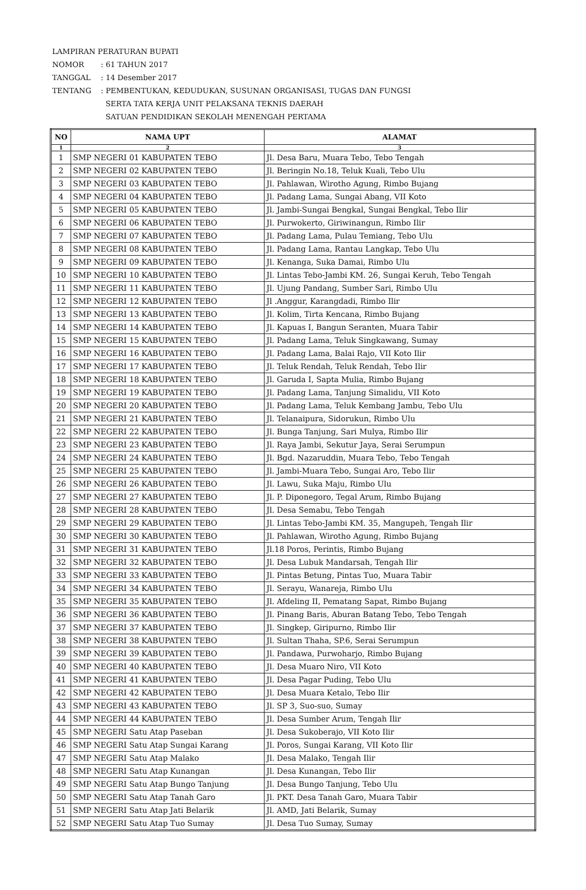LAMPIRAN PERATURAN BUPATI
NOMOR: 61 TAHUN 2017
TANGGAL: 14 Desember 2017
TENTANG: PEMBENTUKAN, KEDUDUKAN, SUSUNAN ORGANISASI, TUGAS DAN FUNGSI
SERTA TATA KERJA UNIT PELAKSANA TEKNIS DAERAH
SATUAN PENDIDIKAN SEKOLAH MENENGAH PERTAMA
| NO | NAMA UPT | ALAMAT |
| --- | --- | --- |
| 1 | 2 | 3 |
| 1 | SMP NEGERI 01 KABUPATEN TEBO | Jl. Desa Baru, Muara Tebo, Tebo Tengah |
| 2 | SMP NEGERI 02 KABUPATEN TEBO | Jl. Beringin No.18, Teluk Kuali, Tebo Ulu |
| 3 | SMP NEGERI 03 KABUPATEN TEBO | Jl. Pahlawan, Wirotho Agung, Rimbo Bujang |
| 4 | SMP NEGERI 04 KABUPATEN TEBO | Jl. Padang Lama, Sungai Abang, VII Koto |
| 5 | SMP NEGERI 05 KABUPATEN TEBO | Jl. Jambi-Sungai Bengkal, Sungai Bengkal, Tebo Ilir |
| 6 | SMP NEGERI 06 KABUPATEN TEBO | Jl. Purwokerto, Giriwinangun, Rimbo Ilir |
| 7 | SMP NEGERI 07 KABUPATEN TEBO | Jl. Padang Lama, Pulau Temiang, Tebo Ulu |
| 8 | SMP NEGERI 08 KABUPATEN TEBO | Jl. Padang Lama, Rantau Langkap, Tebo Ulu |
| 9 | SMP NEGERI 09 KABUPATEN TEBO | Jl. Kenanga, Suka Damai, Rimbo Ulu |
| 10 | SMP NEGERI 10 KABUPATEN TEBO | Jl. Lintas Tebo-Jambi KM. 26, Sungai Keruh, Tebo Tengah |
| 11 | SMP NEGERI 11 KABUPATEN TEBO | Jl. Ujung Pandang, Sumber Sari, Rimbo Ulu |
| 12 | SMP NEGERI 12 KABUPATEN TEBO | Jl .Anggur, Karangdadi, Rimbo Ilir |
| 13 | SMP NEGERI 13 KABUPATEN TEBO | Jl. Kolim, Tirta Kencana, Rimbo Bujang |
| 14 | SMP NEGERI 14 KABUPATEN TEBO | Jl. Kapuas I, Bangun Seranten, Muara Tabir |
| 15 | SMP NEGERI 15 KABUPATEN TEBO | Jl. Padang Lama, Teluk Singkawang, Sumay |
| 16 | SMP NEGERI 16 KABUPATEN TEBO | Jl. Padang Lama, Balai Rajo, VII Koto Ilir |
| 17 | SMP NEGERI 17 KABUPATEN TEBO | Jl. Teluk Rendah, Teluk Rendah, Tebo Ilir |
| 18 | SMP NEGERI 18 KABUPATEN TEBO | Jl. Garuda I, Sapta Mulia, Rimbo Bujang |
| 19 | SMP NEGERI 19 KABUPATEN TEBO | Jl. Padang Lama, Tanjung Simalidu, VII Koto |
| 20 | SMP NEGERI 20 KABUPATEN TEBO | Jl. Padang Lama, Teluk Kembang Jambu, Tebo Ulu |
| 21 | SMP NEGERI 21 KABUPATEN TEBO | Jl. Telanaipura, Sidorukun, Rimbo Ulu |
| 22 | SMP NEGERI 22 KABUPATEN TEBO | Jl. Bunga Tanjung, Sari Mulya, Rimbo Ilir |
| 23 | SMP NEGERI 23 KABUPATEN TEBO | Jl. Raya Jambi, Sekutur Jaya, Serai Serumpun |
| 24 | SMP NEGERI 24 KABUPATEN TEBO | Jl. Bgd. Nazaruddin, Muara Tebo, Tebo Tengah |
| 25 | SMP NEGERI 25 KABUPATEN TEBO | Jl. Jambi-Muara Tebo, Sungai Aro, Tebo Ilir |
| 26 | SMP NEGERI 26 KABUPATEN TEBO | Jl. Lawu, Suka Maju, Rimbo Ulu |
| 27 | SMP NEGERI 27 KABUPATEN TEBO | Jl. P. Diponegoro, Tegal Arum, Rimbo Bujang |
| 28 | SMP NEGERI 28 KABUPATEN TEBO | Jl. Desa Semabu, Tebo Tengah |
| 29 | SMP NEGERI 29 KABUPATEN TEBO | Jl. Lintas Tebo-Jambi KM. 35, Mangupeh, Tengah Ilir |
| 30 | SMP NEGERI 30 KABUPATEN TEBO | Jl. Pahlawan, Wirotho Agung, Rimbo Bujang |
| 31 | SMP NEGERI 31 KABUPATEN TEBO | Jl.18 Poros, Perintis, Rimbo Bujang |
| 32 | SMP NEGERI 32 KABUPATEN TEBO | Jl. Desa Lubuk Mandarsah, Tengah Ilir |
| 33 | SMP NEGERI 33 KABUPATEN TEBO | Jl. Pintas Betung, Pintas Tuo, Muara Tabir |
| 34 | SMP NEGERI 34 KABUPATEN TEBO | Jl. Serayu, Wanareja, Rimbo Ulu |
| 35 | SMP NEGERI 35 KABUPATEN TEBO | Jl. Afdeling II, Pematang Sapat, Rimbo Bujang |
| 36 | SMP NEGERI 36 KABUPATEN TEBO | Jl. Pinang Baris, Aburan Batang Tebo, Tebo Tengah |
| 37 | SMP NEGERI 37 KABUPATEN TEBO | Jl. Singkep, Giripurno, Rimbo Ilir |
| 38 | SMP NEGERI 38 KABUPATEN TEBO | Jl. Sultan Thaha, SP.6, Serai Serumpun |
| 39 | SMP NEGERI 39 KABUPATEN TEBO | Jl. Pandawa, Purwoharjo, Rimbo Bujang |
| 40 | SMP NEGERI 40 KABUPATEN TEBO | Jl. Desa Muaro Niro, VII Koto |
| 41 | SMP NEGERI 41 KABUPATEN TEBO | Jl. Desa Pagar Puding, Tebo Ulu |
| 42 | SMP NEGERI 42 KABUPATEN TEBO | Jl. Desa Muara Ketalo, Tebo Ilir |
| 43 | SMP NEGERI 43 KABUPATEN TEBO | Jl. SP 3, Suo-suo, Sumay |
| 44 | SMP NEGERI 44 KABUPATEN TEBO | Jl. Desa Sumber Arum, Tengah Ilir |
| 45 | SMP NEGERI Satu Atap Paseban | Jl. Desa Sukoberajo, VII Koto Ilir |
| 46 | SMP NEGERI Satu Atap Sungai Karang | Jl. Poros, Sungai Karang, VII Koto Ilir |
| 47 | SMP NEGERI Satu Atap Malako | Jl. Desa Malako, Tengah Ilir |
| 48 | SMP NEGERI Satu Atap Kunangan | Jl. Desa Kunangan, Tebo Ilir |
| 49 | SMP NEGERI Satu Atap Bungo Tanjung | Jl. Desa Bungo Tanjung, Tebo Ulu |
| 50 | SMP NEGERI Satu Atap Tanah Garo | Jl. PKT. Desa Tanah Garo, Muara Tabir |
| 51 | SMP NEGERI Satu Atap Jati Belarik | Jl. AMD, Jati Belarik, Sumay |
| 52 | SMP NEGERI Satu Atap Tuo Sumay | Jl. Desa Tuo Sumay, Sumay |